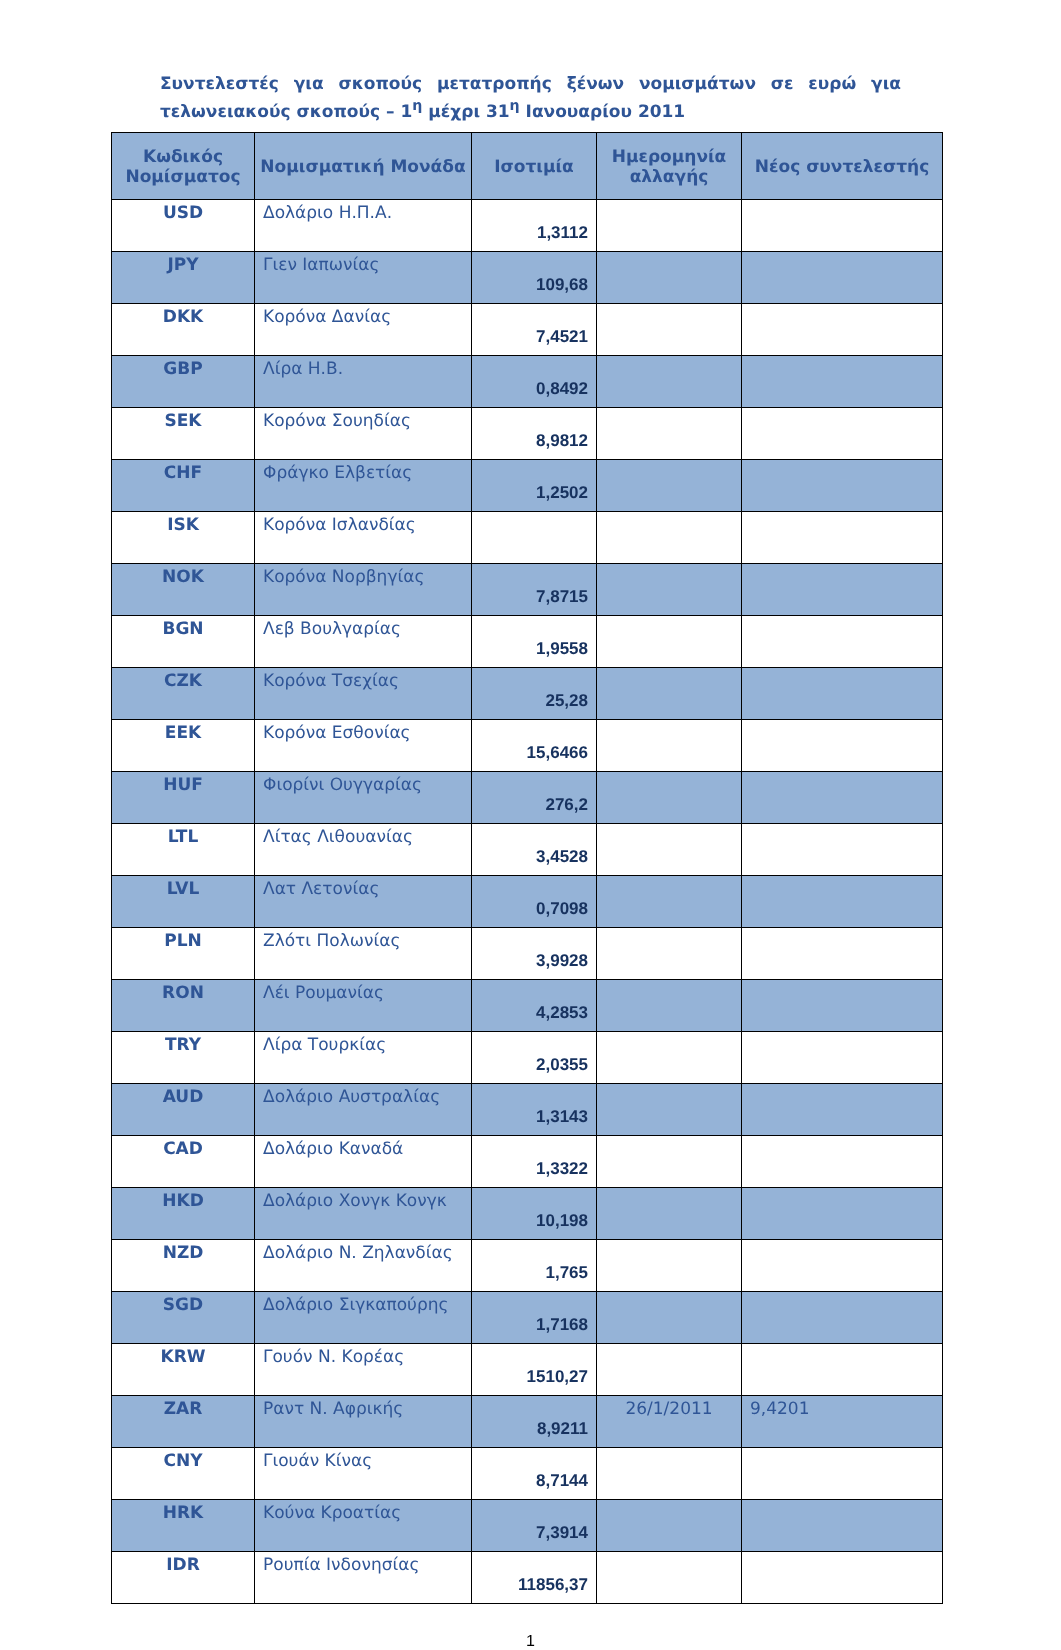Συντελεστές για σκοπούς μετατροπής ξένων νομισμάτων σε ευρώ για τελωνειακούς σκοπούς – 1<sup>η</sup> μέχρι 31<sup>η</sup> Ιανουαρίου 2011
| Κωδικός Νομίσματος | Νομισματική Μονάδα | Ισοτιμία | Ημερομηνία αλλαγής | Νέος συντελεστής |
| --- | --- | --- | --- | --- |
| USD | Δολάριο Η.Π.Α. | 1,3112 | | |
| JPY | Γιεν Ιαπωνίας | 109,68 | | |
| DKK | Κορόνα Δανίας | 7,4521 | | |
| GBP | Λίρα Η.Β. | 0,8492 | | |
| SEK | Κορόνα Σουηδίας | 8,9812 | | |
| CHF | Φράγκο Ελβετίας | 1,2502 | | |
| ISK | Κορόνα Ισλανδίας | | | |
| NOK | Κορόνα Νορβηγίας | 7,8715 | | |
| BGN | Λεβ Βουλγαρίας | 1,9558 | | |
| CZK | Κορόνα Τσεχίας | 25,28 | | |
| EEK | Κορόνα Εσθονίας | 15,6466 | | |
| HUF | Φιορίνι Ουγγαρίας | 276,2 | | |
| LTL | Λίτας Λιθουανίας | 3,4528 | | |
| LVL | Λατ Λετονίας | 0,7098 | | |
| PLN | Ζλότι Πολωνίας | 3,9928 | | |
| RON | Λέι Ρουμανίας | 4,2853 | | |
| TRY | Λίρα Τουρκίας | 2,0355 | | |
| AUD | Δολάριο Αυστραλίας | 1,3143 | | |
| CAD | Δολάριο Καναδά | 1,3322 | | |
| HKD | Δολάριο Χονγκ Κονγκ | 10,198 | | |
| NZD | Δολάριο Ν. Ζηλανδίας | 1,765 | | |
| SGD | Δολάριο Σιγκαπούρης | 1,7168 | | |
| KRW | Γουόν Ν. Κορέας | 1510,27 | | |
| ZAR | Ραντ Ν. Αφρικής | 8,9211 | 26/1/2011 | 9,4201 |
| CNY | Γιουάν Κίνας | 8,7144 | | |
| HRK | Κούνα Κροατίας | 7,3914 | | |
| IDR | Ρουπία Ινδονησίας | 11856,37 | | |
1